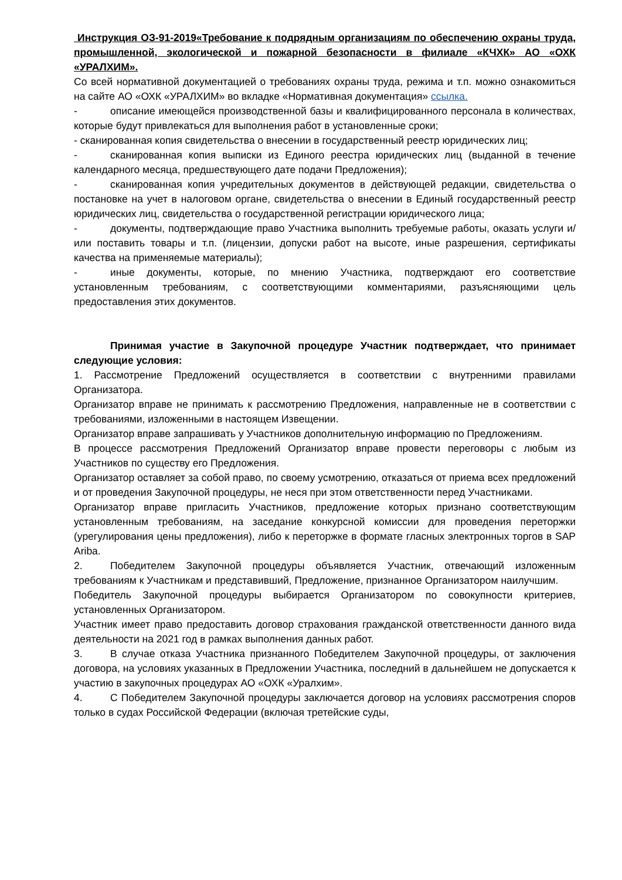Инструкция ОЗ-91-2019«Требование к подрядным организациям по обеспечению охраны труда, промышленной, экологической и пожарной безопасности в филиале «КЧХК» АО «ОХК «УРАЛХИМ».
Со всей нормативной документацией о требованиях охраны труда, режима и т.п. можно ознакомиться на сайте АО «ОХК «УРАЛХИМ» во вкладке «Нормативная документация» ссылка.
- описание имеющейся производственной базы и квалифицированного персонала в количествах, которые будут привлекаться для выполнения работ в установленные сроки;
- сканированная копия свидетельства о внесении в государственный реестр юридических лиц;
- сканированная копия выписки из Единого реестра юридических лиц (выданной в течение календарного месяца, предшествующего дате подачи Предложения);
- сканированная копия учредительных документов в действующей редакции, свидетельства о постановке на учет в налоговом органе, свидетельства о внесении в Единый государственный реестр юридических лиц, свидетельства о государственной регистрации юридического лица;
- документы, подтверждающие право Участника выполнить требуемые работы, оказать услуги и/или поставить товары и т.п. (лицензии, допуски работ на высоте, иные разрешения, сертификаты качества на применяемые материалы);
- иные документы, которые, по мнению Участника, подтверждают его соответствие установленным требованиям, с соответствующими комментариями, разъясняющими цель предоставления этих документов.
Принимая участие в Закупочной процедуре Участник подтверждает, что принимает следующие условия:
1. Рассмотрение Предложений осуществляется в соответствии с внутренними правилами Организатора.
Организатор вправе не принимать к рассмотрению Предложения, направленные не в соответствии с требованиями, изложенными в настоящем Извещении.
Организатор вправе запрашивать у Участников дополнительную информацию по Предложениям.
В процессе рассмотрения Предложений Организатор вправе провести переговоры с любым из Участников по существу его Предложения.
Организатор оставляет за собой право, по своему усмотрению, отказаться от приема всех предложений и от проведения Закупочной процедуры, не неся при этом ответственности перед Участниками.
Организатор вправе пригласить Участников, предложение которых признано соответствующим установленным требованиям, на заседание конкурсной комиссии для проведения переторжки (урегулирования цены предложения), либо к переторжке в формате гласных электронных торгов в SAP Ariba.
2. Победителем Закупочной процедуры объявляется Участник, отвечающий изложенным требованиям к Участникам и представивший, Предложение, признанное Организатором наилучшим.
Победитель Закупочной процедуры выбирается Организатором по совокупности критериев, установленных Организатором.
Участник имеет право предоставить договор страхования гражданской ответственности данного вида деятельности на 2021 год в рамках выполнения данных работ.
3. В случае отказа Участника признанного Победителем Закупочной процедуры, от заключения договора, на условиях указанных в Предложении Участника, последний в дальнейшем не допускается к участию в закупочных процедурах АО «ОХК «Уралхим».
4. С Победителем Закупочной процедуры заключается договор на условиях рассмотрения споров только в судах Российской Федерации (включая третейские суды,